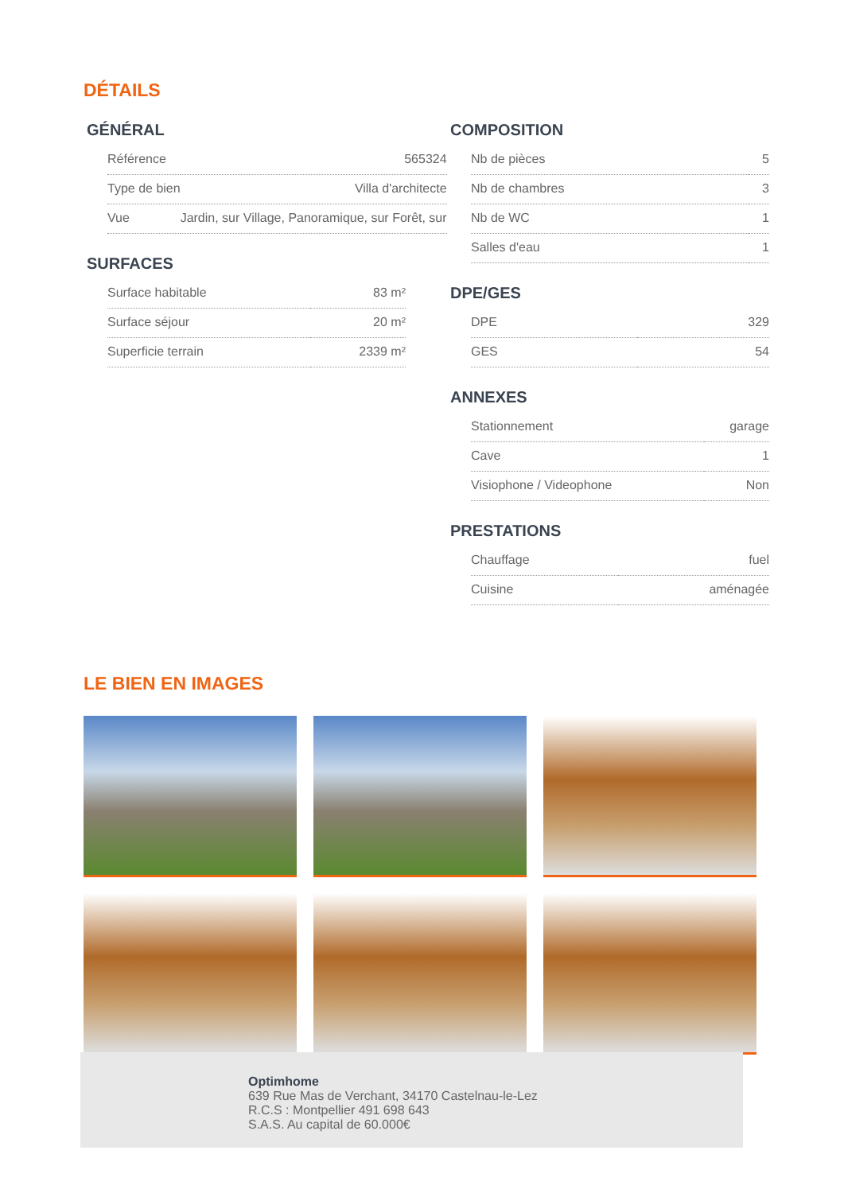DÉTAILS
GÉNÉRAL
| Référence | 565324 |
| Type de bien | Villa d'architecte |
| Vue | Jardin, sur Village, Panoramique, sur Forêt, sur |
SURFACES
| Surface habitable | 83 m² |
| Surface séjour | 20 m² |
| Superficie terrain | 2339 m² |
COMPOSITION
| Nb de pièces | 5 |
| Nb de chambres | 3 |
| Nb de WC | 1 |
| Salles d'eau | 1 |
DPE/GES
| DPE | 329 |
| GES | 54 |
ANNEXES
| Stationnement | garage |
| Cave | 1 |
| Visiophone / Videophone | Non |
PRESTATIONS
| Chauffage | fuel |
| Cuisine | aménagée |
LE BIEN EN IMAGES
Optimhome
639 Rue Mas de Verchant, 34170 Castelnau-le-Lez
R.C.S : Montpellier 491 698 643
S.A.S. Au capital de 60.000€